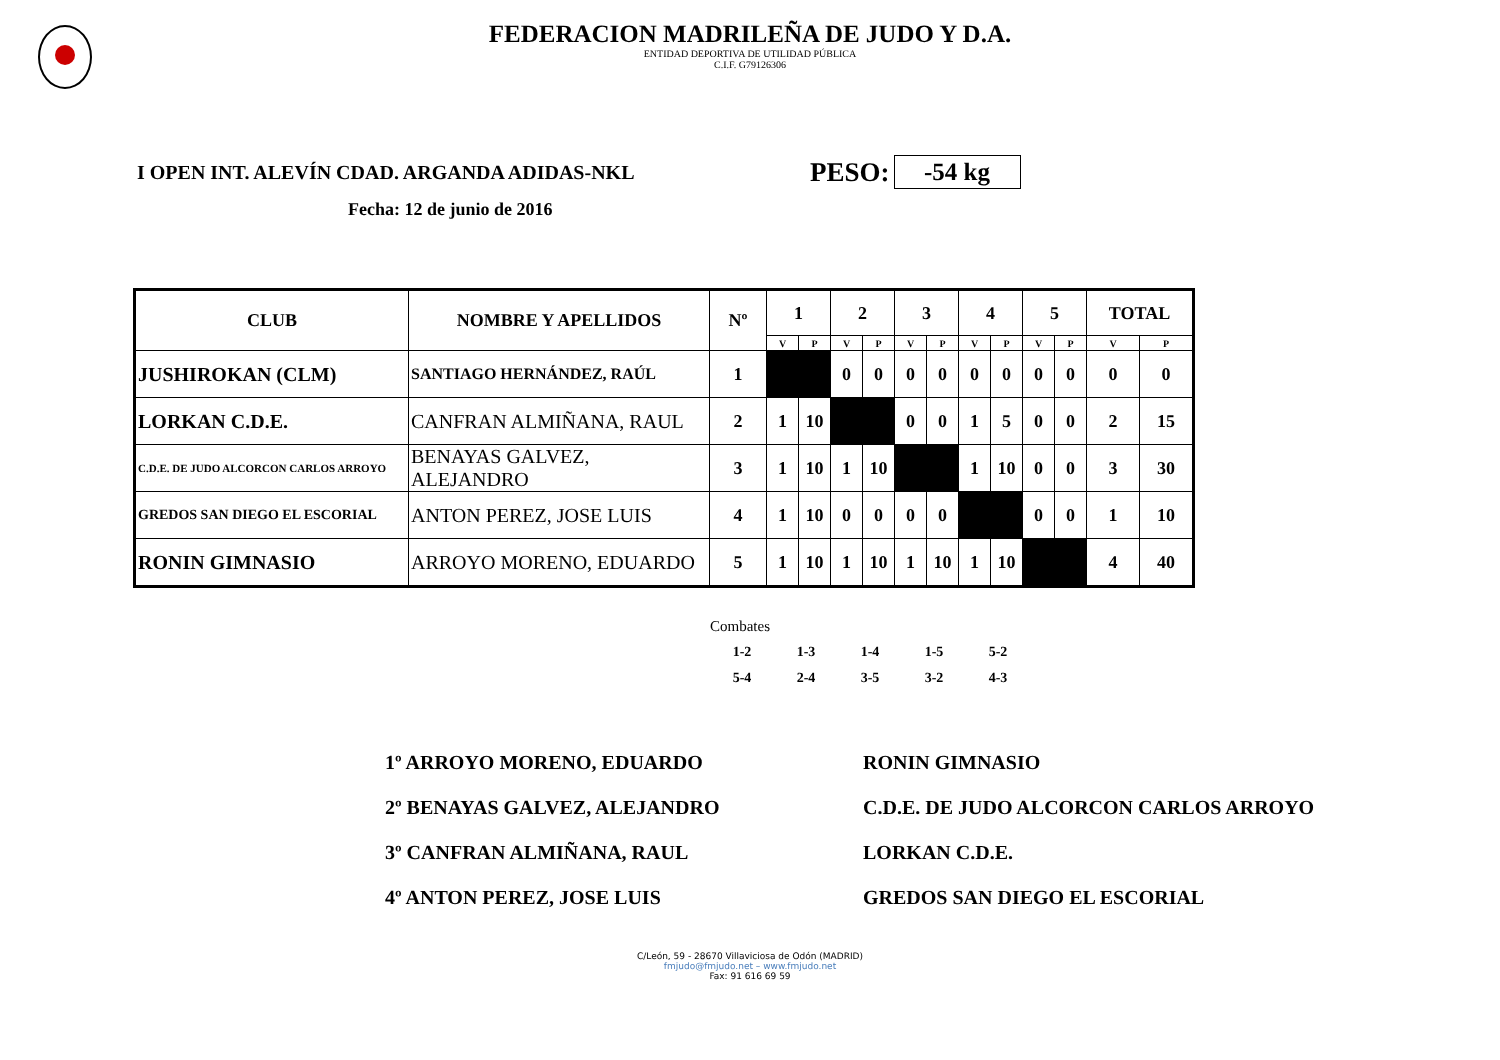FEDERACION MADRILEÑA DE JUDO Y D.A.
ENTIDAD DEPORTIVA DE UTILIDAD PÚBLICA
C.I.F. G79126306
I OPEN INT. ALEVÍN CDAD. ARGANDA ADIDAS-NKL PESO: -54 kg
Fecha: 12 de junio de 2016
| CLUB | NOMBRE Y APELLIDOS | Nº | 1 | | 2 | | 3 | | 4 | | 5 | | TOTAL | |
| --- | --- | --- | --- | --- | --- | --- | --- | --- | --- | --- | --- | --- | --- | --- |
| | | | V | P | V | P | V | P | V | P | V | P | V | P |
| JUSHIROKAN (CLM) | SANTIAGO HERNÁNDEZ, RAÚL | 1 | | | 0 | 0 | 0 | 0 | 0 | 0 | 0 | 0 | 0 | 0 |
| LORKAN C.D.E. | CANFRAN ALMIÑANA, RAUL | 2 | 1 | 10 | | | 0 | 0 | 1 | 5 | 0 | 0 | 2 | 15 |
| C.D.E. DE JUDO ALCORCON CARLOS ARROYO | BENAYAS GALVEZ, ALEJANDRO | 3 | 1 | 10 | 1 | 10 | | | 1 | 10 | 0 | 0 | 3 | 30 |
| GREDOS SAN DIEGO EL ESCORIAL | ANTON PEREZ, JOSE LUIS | 4 | 1 | 10 | 0 | 0 | 0 | 0 | | | 0 | 0 | 1 | 10 |
| RONIN GIMNASIO | ARROYO MORENO, EDUARDO | 5 | 1 | 10 | 1 | 10 | 1 | 10 | 1 | 10 | | | 4 | 40 |
Combates
| 1-2 | 1-3 | 1-4 | 1-5 | 5-2 |
| 5-4 | 2-4 | 3-5 | 3-2 | 4-3 |
1º ARROYO MORENO, EDUARDO RONIN GIMNASIO
2º BENAYAS GALVEZ, ALEJANDRO C.D.E. DE JUDO ALCORCON CARLOS ARROYO
3º CANFRAN ALMIÑANA, RAUL LORKAN C.D.E.
4º ANTON PEREZ, JOSE LUIS GREDOS SAN DIEGO EL ESCORIAL
C/León, 59 - 28670 Villaviciosa de Odón (MADRID)
fmjudo@fmjudo.net – www.fmjudo.net
Fax: 91 616 69 59